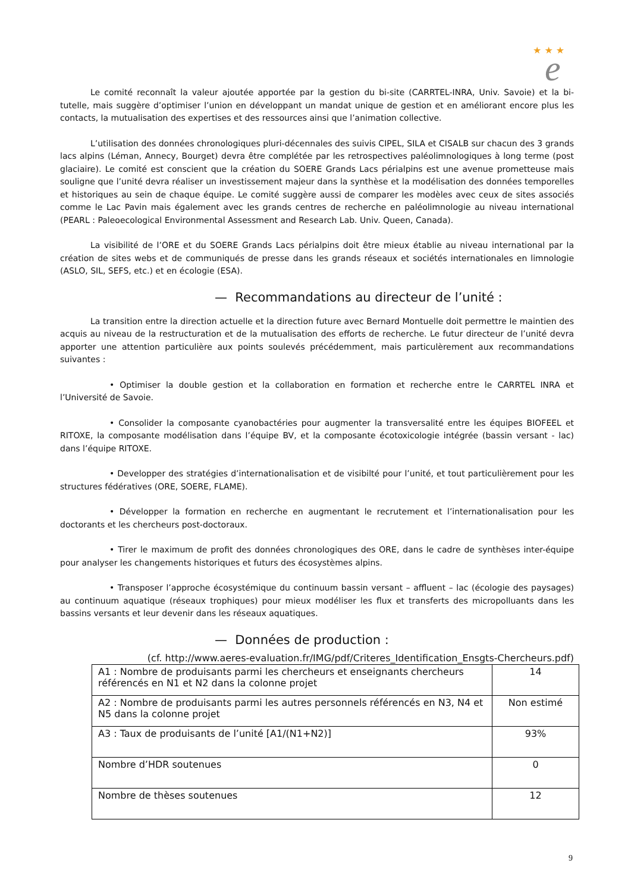★ ★ ★
e
Le comité reconnaît la valeur ajoutée apportée par la gestion du bi-site (CARRTEL-INRA, Univ. Savoie) et la bi-tutelle, mais suggère d’optimiser l’union en développant un mandat unique de gestion et en améliorant encore plus les contacts, la mutualisation des expertises et des ressources ainsi que l’animation collective.
L’utilisation des données chronologiques pluri-décennales des suivis CIPEL, SILA et CISALB sur chacun des 3 grands lacs alpins (Léman, Annecy, Bourget) devra être complétée par les retrospectives paléolimnologiques à long terme (post glaciaire). Le comité est conscient que la création du SOERE Grands Lacs périalpins est une avenue prometteuse mais souligne que l’unité devra réaliser un investissement majeur dans la synthèse et la modélisation des données temporelles et historiques au sein de chaque équipe. Le comité suggère aussi de comparer les modèles avec ceux de sites associés comme le Lac Pavin mais également avec les grands centres de recherche en paléolimnologie au niveau international (PEARL : Paleoecological Environmental Assessment and Research Lab. Univ. Queen, Canada).
La visibilité de l’ORE et du SOERE Grands Lacs périalpins doit être mieux établie au niveau international par la création de sites webs et de communiqués de presse dans les grands réseaux et sociétés internationales en limnologie (ASLO, SIL, SEFS, etc.) et en écologie (ESA).
— Recommandations au directeur de l’unité :
La transition entre la direction actuelle et la direction future avec Bernard Montuelle doit permettre le maintien des acquis au niveau de la restructuration et de la mutualisation des efforts de recherche. Le futur directeur de l’unité devra apporter une attention particulière aux points soulevés précédemment, mais particulèrement aux recommandations suivantes :
• Optimiser la double gestion et la collaboration en formation et recherche entre le CARRTEL INRA et l’Université de Savoie.
• Consolider la composante cyanobactéries pour augmenter la transversalité entre les équipes BIOFEEL et RITOXE, la composante modélisation dans l’équipe BV, et la composante écotoxicologie intégrée (bassin versant - lac) dans l’équipe RITOXE.
• Developper des stratégies d’internationalisation et de visibilté pour l’unité, et tout particulièrement pour les structures fédératives (ORE, SOERE, FLAME).
• Développer la formation en recherche en augmentant le recrutement et l’internationalisation pour les doctorants et les chercheurs post-doctoraux.
• Tirer le maximum de profit des données chronologiques des ORE, dans le cadre de synthèses inter-équipe pour analyser les changements historiques et futurs des écosystèmes alpins.
• Transposer l’approche écosystémique du continuum bassin versant – affluent – lac (écologie des paysages) au continuum aquatique (réseaux trophiques) pour mieux modéliser les flux et transferts des micropolluants dans les bassins versants et leur devenir dans les réseaux aquatiques.
— Données de production :
(cf. http://www.aeres-evaluation.fr/IMG/pdf/Criteres_Identification_Ensgts-Chercheurs.pdf)
| A1 : Nombre de produisants parmi les chercheurs et enseignants chercheurs référencés en N1 et N2 dans la colonne projet | 14 |
| A2 : Nombre de produisants parmi les autres personnels référencés en N3, N4 et N5 dans la colonne projet | Non estimé |
| A3 : Taux de produisants de l’unité [A1/(N1+N2)] | 93% |
| Nombre d’HDR soutenues | 0 |
| Nombre de thèses soutenues | 12 |
9